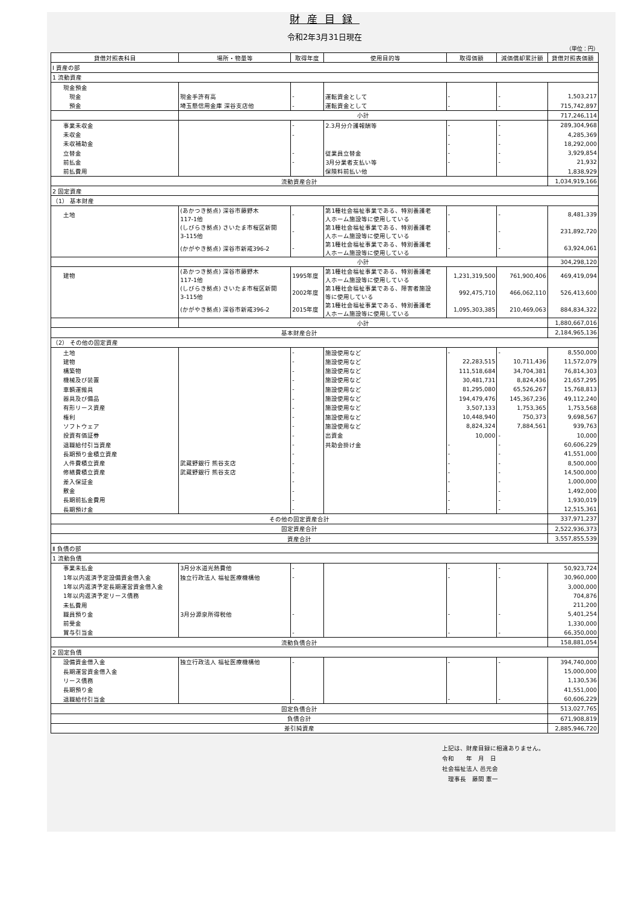財産目録
令和2年3月31日現在
（単位：円）
| 貸借対照表科目 | 場所・物量等 | 取得年度 | 使用目的等 | 取得価額 | 減価償却累計額 | 貸借対照表価額 |
| --- | --- | --- | --- | --- | --- | --- |
| Ⅰ 資産の部 | | | | | | |
| 1 流動資産 | | | | | | |
| 現金預金 | | | | | | |
| 現金 | 現金手許有高 | - | 運転資金として | - | - | 1,503,217 |
| 預金 | 埼玉懸信用金庫 深谷支店他 | - | 運転資金として | - | - | 715,742,897 |
| | 小計 | | | | | 717,246,114 |
| 事業未収金 | | - | 2.3月分介護報酬等 | - | - | 289,304,968 |
| 未収金 | | - | | - | - | 4,285,369 |
| 未収補助金 | | | | - | - | 18,292,000 |
| 立替金 | | - | 従業員立替金 | - | - | 3,929,854 |
| 前払金 | | - | 3月分業者支払い等 | - | - | 21,932 |
| 前払費用 | | | 保険料前払い他 | | | 1,838,929 |
| 流動資産合計 | | | | | | 1,034,919,166 |
| 2 固定資産 | | | | | | |
| （1） 基本財産 | | | | | | |
| 土地 | (あかつき拠点) 深谷市藤野木 117-1他 | - | 第1種社会福祉事業である、特別養護老 人ホーム施設等に使用している | - | - | 8,481,339 |
| | (しびらき拠点) さいたま市桜区新開 3-115他 | - | 第1種社会福祉事業である、特別養護老 人ホーム施設等に使用している | - | - | 231,892,720 |
| | (かがやき拠点) 深谷市新戒396-2 | - | 第1種社会福祉事業である、特別養護老 人ホーム施設等に使用している | - | - | 63,924,061 |
| | 小計 | | | | | 304,298,120 |
| 建物 | (あかつき拠点) 深谷市藤野木 117-1他 | 1995年度 | 第1種社会福祉事業である、特別養護老 人ホーム施設等に使用している | 1,231,319,500 | 761,900,406 | 469,419,094 |
| | (しびらき拠点) さいたま市桜区新開 3-115他 | 2002年度 | 第1種社会福祉事業である、障害者施設 等に使用している | 992,475,710 | 466,062,110 | 526,413,600 |
| | (かがやき拠点) 深谷市新戒396-2 | 2015年度 | 第1種社会福祉事業である、特別養護老 人ホーム施設等に使用している | 1,095,303,385 | 210,469,063 | 884,834,322 |
| | 小計 | | | | | 1,880,667,016 |
| 基本財産合計 | | | | | | 2,184,965,136 |
| （2） その他の固定資産 | | | | | | |
| 土地 | | - | 施設使用など | - | - | 8,550,000 |
| 建物 | | - | 施設使用など | 22,283,515 | 10,711,436 | 11,572,079 |
| 構築物 | | - | 施設使用など | 111,518,684 | 34,704,381 | 76,814,303 |
| 機械及び装置 | | - | 施設使用など | 30,481,731 | 8,824,436 | 21,657,295 |
| 車輌運搬具 | | - | 施設使用など | 81,295,080 | 65,526,267 | 15,768,813 |
| 器具及び備品 | | - | 施設使用など | 194,479,476 | 145,367,236 | 49,112,240 |
| 有形リース資産 | | - | 施設使用など | 3,507,133 | 1,753,365 | 1,753,568 |
| 権利 | | - | 施設使用など | 10,448,940 | 750,373 | 9,698,567 |
| ソフトウェア | | - | 施設使用など | 8,824,324 | 7,884,561 | 939,763 |
| 投資有価証券 | | - | 出資金 | 10,000 | - | 10,000 |
| 退職給付引当資産 | | - | 共助会掛け金 | - | - | 60,606,229 |
| 長期預り金積立資産 | | - | | - | - | 41,551,000 |
| 人件費積立資産 | 武蔵野銀行 熊谷支店 | - | | - | - | 8,500,000 |
| 修繕費積立資産 | 武蔵野銀行 熊谷支店 | - | | - | - | 14,500,000 |
| 差入保証金 | | - | | - | - | 1,000,000 |
| 敷金 | | - | | - | - | 1,492,000 |
| 長期前払金費用 | | - | | - | - | 1,930,019 |
| 長期預け金 | | - | | - | - | 12,515,361 |
| その他の固定資産合計 | | | | | | 337,971,237 |
| 固定資産合計 | | | | | | 2,522,936,373 |
| 資産合計 | | | | | | 3,557,855,539 |
| Ⅱ 負債の部 | | | | | | |
| 1 流動負債 | | | | | | |
| 事業未払金 | 3月分水道光熱費他 | - | | - | - | 50,923,724 |
| 1年以内返済予定設備資金借入金 | 独立行政法人 福祉医療機構他 | - | | - | - | 30,960,000 |
| 1年以内返済予定長期運営資金借入金 | | | | | | 3,000,000 |
| 1年以内返済予定リース債務 | | | | | | 704,876 |
| 未払費用 | | | | | | 211,200 |
| 職員預り金 | 3月分源泉所得税他 | - | | - | - | 5,401,254 |
| 前受金 | | | | | | 1,330,000 |
| 賞与引当金 | | - | | - | - | 66,350,000 |
| 流動負債合計 | | | | | | 158,881,054 |
| 2 固定負債 | | | | | | |
| 設備資金借入金 | 独立行政法人 福祉医療機構他 | - | | - | - | 394,740,000 |
| 長期運営資金借入金 | | | | | | 15,000,000 |
| リース債務 | | | | | | 1,130,536 |
| 長期預り金 | | | | | | 41,551,000 |
| 退職給付引当金 | | - | | - | - | 60,606,229 |
| 固定負債合計 | | | | | | 513,027,765 |
| 負債合計 | | | | | | 671,908,819 |
| 差引純資産 | | | | | | 2,885,946,720 |
上記は、財産目録に相違ありません。
令和　　年　月　日
社会福祉法人 邑元会
　理事長　藤間 憲一